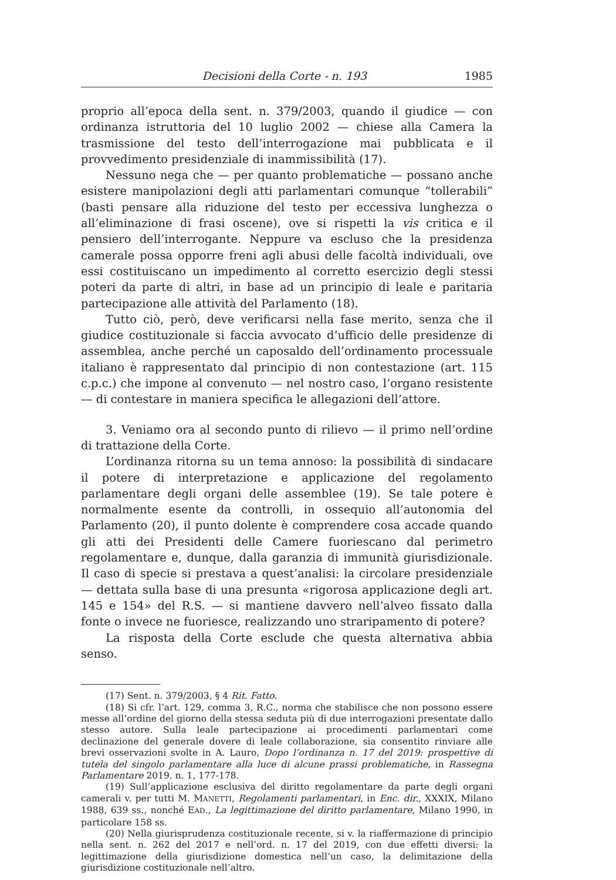Decisioni della Corte - n. 193 1985
proprio all’epoca della sent. n. 379/2003, quando il giudice — con ordinanza istruttoria del 10 luglio 2002 — chiese alla Camera la trasmissione del testo dell’interrogazione mai pubblicata e il provvedimento presidenziale di inammissibilità (17).
Nessuno nega che — per quanto problematiche — possano anche esistere manipolazioni degli atti parlamentari comunque “tollerabili” (basti pensare alla riduzione del testo per eccessiva lunghezza o all’eliminazione di frasi oscene), ove si rispetti la vis critica e il pensiero dell’interrogante. Neppure va escluso che la presidenza camerale possa opporre freni agli abusi delle facoltà individuali, ove essi costituiscano un impedimento al corretto esercizio degli stessi poteri da parte di altri, in base ad un principio di leale e paritaria partecipazione alle attività del Parlamento (18).
Tutto ciò, però, deve verificarsi nella fase merito, senza che il giudice costituzionale si faccia avvocato d’ufficio delle presidenze di assemblea, anche perché un caposaldo dell’ordinamento processuale italiano è rappresentato dal principio di non contestazione (art. 115 c.p.c.) che impone al convenuto — nel nostro caso, l’organo resistente — di contestare in maniera specifica le allegazioni dell’attore.
3. Veniamo ora al secondo punto di rilievo — il primo nell’ordine di trattazione della Corte.
L’ordinanza ritorna su un tema annoso: la possibilità di sindacare il potere di interpretazione e applicazione del regolamento parlamentare degli organi delle assemblee (19). Se tale potere è normalmente esente da controlli, in ossequio all’autonomia del Parlamento (20), il punto dolente è comprendere cosa accade quando gli atti dei Presidenti delle Camere fuoriescano dal perimetro regolamentare e, dunque, dalla garanzia di immunità giurisdizionale. Il caso di specie si prestava a quest’analisi: la circolare presidenziale — dettata sulla base di una presunta «rigorosa applicazione degli art. 145 e 154» del R.S. — si mantiene davvero nell’alveo fissato dalla fonte o invece ne fuoriesce, realizzando uno straripamento di potere?
La risposta della Corte esclude che questa alternativa abbia senso.
(17) Sent. n. 379/2003, § 4 Rit. Fatto.
(18) Si cfr. l’art. 129, comma 3, R.C., norma che stabilisce che non possono essere messe all’ordine del giorno della stessa seduta più di due interrogazioni presentate dallo stesso autore. Sulla leale partecipazione ai procedimenti parlamentari come declinazione del generale dovere di leale collaborazione, sia consentito rinviare alle brevi osservazioni svolte in A. Lauro, Dopo l’ordinanza n. 17 del 2019: prospettive di tutela del singolo parlamentare alla luce di alcune prassi problematiche, in Rassegna Parlamentare 2019. n. 1, 177-178.
(19) Sull’applicazione esclusiva del diritto regolamentare da parte degli organi camerali v. per tutti M. MANETTI, Regolamenti parlamentari, in Enc. dir., XXXIX, Milano 1988, 639 ss., nonché EAD., La legittimazione del diritto parlamentare, Milano 1990, in particolare 158 ss.
(20) Nella giurisprudenza costituzionale recente, si v. la riaffermazione di principio nella sent. n. 262 del 2017 e nell’ord. n. 17 del 2019, con due effetti diversi: la legittimazione della giurisdizione domestica nell’un caso, la delimitazione della giurisdizione costituzionale nell’altro.